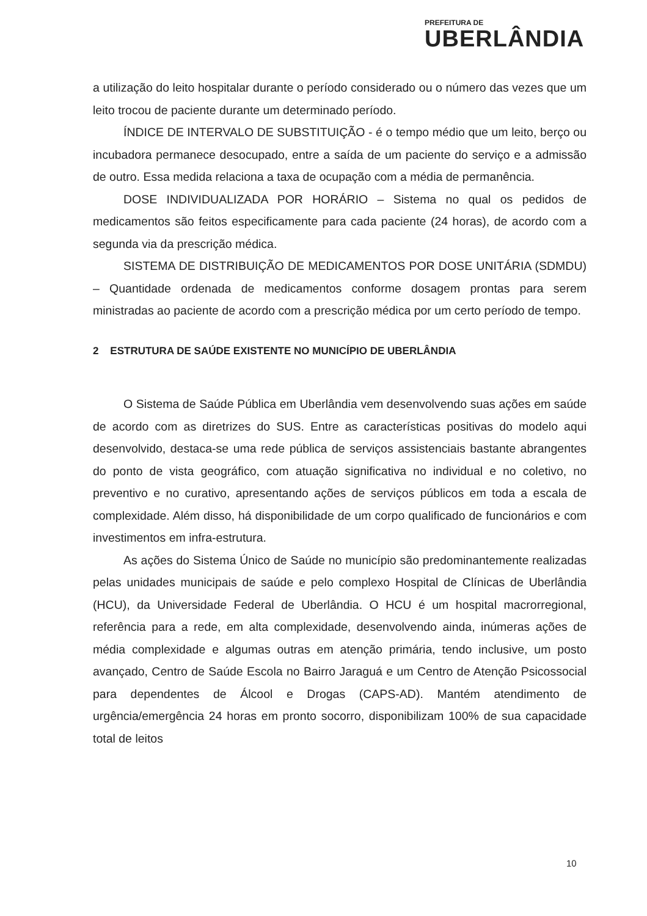PREFEITURA DE
UBERLÂNDIA
a utilização do leito hospitalar durante o período considerado ou o número das vezes que um leito trocou de paciente durante um determinado período.
ÍNDICE DE INTERVALO DE SUBSTITUIÇÃO - é o tempo médio que um leito, berço ou incubadora permanece desocupado, entre a saída de um paciente do serviço e a admissão de outro. Essa medida relaciona a taxa de ocupação com a média de permanência.
DOSE INDIVIDUALIZADA POR HORÁRIO – Sistema no qual os pedidos de medicamentos são feitos especificamente para cada paciente (24 horas), de acordo com a segunda via da prescrição médica.
SISTEMA DE DISTRIBUIÇÃO DE MEDICAMENTOS POR DOSE UNITÁRIA (SDMDU) – Quantidade ordenada de medicamentos conforme dosagem prontas para serem ministradas ao paciente de acordo com a prescrição médica por um certo período de tempo.
2 ESTRUTURA DE SAÚDE EXISTENTE NO MUNICÍPIO DE UBERLÂNDIA
O Sistema de Saúde Pública em Uberlândia vem desenvolvendo suas ações em saúde de acordo com as diretrizes do SUS. Entre as características positivas do modelo aqui desenvolvido, destaca-se uma rede pública de serviços assistenciais bastante abrangentes do ponto de vista geográfico, com atuação significativa no individual e no coletivo, no preventivo e no curativo, apresentando ações de serviços públicos em toda a escala de complexidade. Além disso, há disponibilidade de um corpo qualificado de funcionários e com investimentos em infra-estrutura.
As ações do Sistema Único de Saúde no município são predominantemente realizadas pelas unidades municipais de saúde e pelo complexo Hospital de Clínicas de Uberlândia (HCU), da Universidade Federal de Uberlândia. O HCU é um hospital macrorregional, referência para a rede, em alta complexidade, desenvolvendo ainda, inúmeras ações de média complexidade e algumas outras em atenção primária, tendo inclusive, um posto avançado, Centro de Saúde Escola no Bairro Jaraguá e um Centro de Atenção Psicossocial para dependentes de Álcool e Drogas (CAPS-AD). Mantém atendimento de urgência/emergência 24 horas em pronto socorro, disponibilizam 100% de sua capacidade total de leitos
10